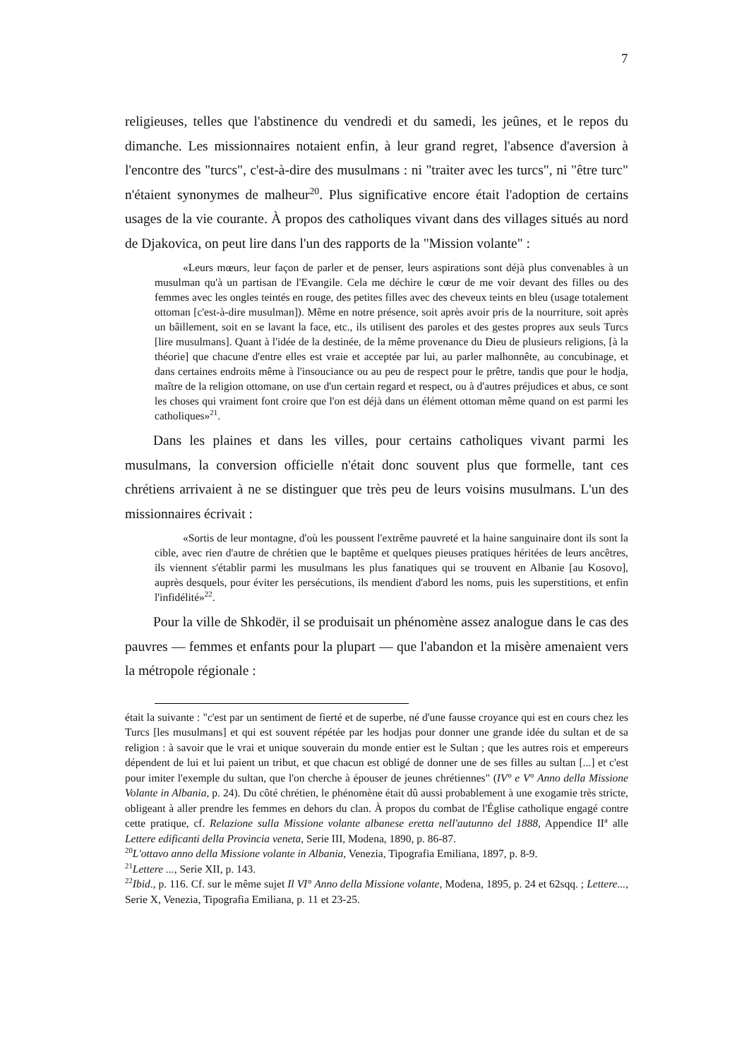7
religieuses, telles que l'abstinence du vendredi et du samedi, les jeûnes, et le repos du dimanche. Les missionnaires notaient enfin, à leur grand regret, l'absence d'aversion à l'encontre des "turcs", c'est-à-dire des musulmans : ni "traiter avec les turcs", ni "être turc" n'étaient synonymes de malheur<sup>20</sup>. Plus significative encore était l'adoption de certains usages de la vie courante. À propos des catholiques vivant dans des villages situés au nord de Djakovica, on peut lire dans l'un des rapports de la "Mission volante" :
«Leurs mœurs, leur façon de parler et de penser, leurs aspirations sont déjà plus convenables à un musulman qu'à un partisan de l'Evangile. Cela me déchire le cœur de me voir devant des filles ou des femmes avec les ongles teintés en rouge, des petites filles avec des cheveux teints en bleu (usage totalement ottoman [c'est-à-dire musulman]). Même en notre présence, soit après avoir pris de la nourriture, soit après un bâillement, soit en se lavant la face, etc., ils utilisent des paroles et des gestes propres aux seuls Turcs [lire musulmans]. Quant à l'idée de la destinée, de la même provenance du Dieu de plusieurs religions, [à la théorie] que chacune d'entre elles est vraie et acceptée par lui, au parler malhonnête, au concubinage, et dans certaines endroits même à l'insouciance ou au peu de respect pour le prêtre, tandis que pour le hodja, maître de la religion ottomane, on use d'un certain regard et respect, ou à d'autres préjudices et abus, ce sont les choses qui vraiment font croire que l'on est déjà dans un élément ottoman même quand on est parmi les catholiques»<sup>21</sup>.
Dans les plaines et dans les villes, pour certains catholiques vivant parmi les musulmans, la conversion officielle n'était donc souvent plus que formelle, tant ces chrétiens arrivaient à ne se distinguer que très peu de leurs voisins musulmans. L'un des missionnaires écrivait :
«Sortis de leur montagne, d'où les poussent l'extrême pauvreté et la haine sanguinaire dont ils sont la cible, avec rien d'autre de chrétien que le baptême et quelques pieuses pratiques héritées de leurs ancêtres, ils viennent s'établir parmi les musulmans les plus fanatiques qui se trouvent en Albanie [au Kosovo], auprès desquels, pour éviter les persécutions, ils mendient d'abord les noms, puis les superstitions, et enfin l'infidélité»<sup>22</sup>.
Pour la ville de Shkodër, il se produisait un phénomène assez analogue dans le cas des pauvres — femmes et enfants pour la plupart — que l'abandon et la misère amenaient vers la métropole régionale :
était la suivante : "c'est par un sentiment de fierté et de superbe, né d'une fausse croyance qui est en cours chez les Turcs [les musulmans] et qui est souvent répétée par les hodjas pour donner une grande idée du sultan et de sa religion : à savoir que le vrai et unique souverain du monde entier est le Sultan ; que les autres rois et empereurs dépendent de lui et lui paient un tribut, et que chacun est obligé de donner une de ses filles au sultan [...] et c'est pour imiter l'exemple du sultan, que l'on cherche à épouser de jeunes chrétiennes" (IV° e V° Anno della Missione Volante in Albania, p. 24). Du côté chrétien, le phénomène était dû aussi probablement à une exogamie très stricte, obligeant à aller prendre les femmes en dehors du clan. À propos du combat de l'Église catholique engagé contre cette pratique, cf. Relazione sulla Missione volante albanese eretta nell'autunno del 1888, Appendice II<sup>a</sup> alle Lettere edificanti della Provincia veneta, Serie III, Modena, 1890, p. 86-87.
<sup>20</sup> L'ottavo anno della Missione volante in Albania, Venezia, Tipografia Emiliana, 1897, p. 8-9.
<sup>21</sup> Lettere ..., Serie XII, p. 143.
<sup>22</sup> Ibid., p. 116. Cf. sur le même sujet Il VI° Anno della Missione volante, Modena, 1895, p. 24 et 62sqq. ; Lettere..., Serie X, Venezia, Tipografia Emiliana, p. 11 et 23-25.